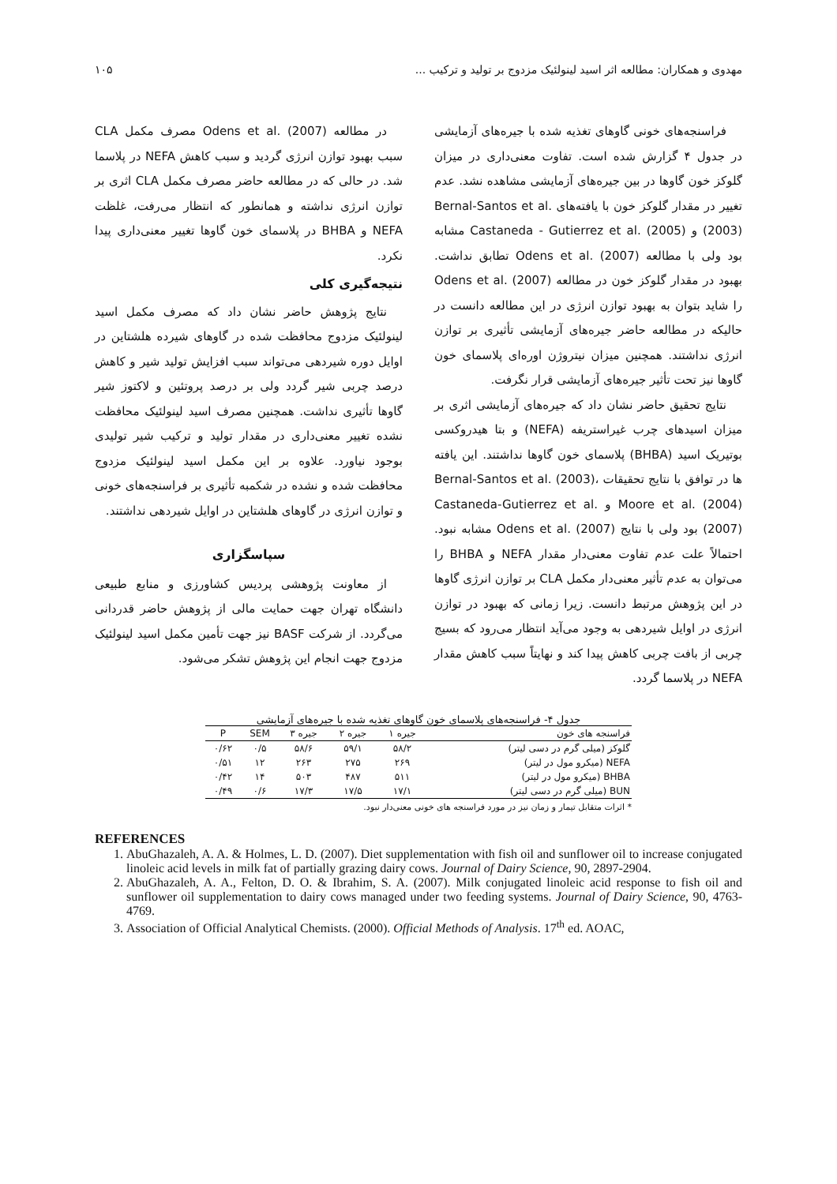مهدوی و همکاران: مطالعه اثر اسید لینولئیک مزدوج بر تولید و ترکیب ... ۱۰۵
فراسنجه‌های خونی گاوهای تغذیه شده با جیره‌های آزمایشی در جدول ۴ گزارش شده است. تفاوت معنی‌داری در میزان گلوکز خون گاوها در بین جیره‌های آزمایشی مشاهده نشد. عدم تغییر در مقدار گلوکز خون با یافته‌های Bernal-Santos et al. (2003) و Castaneda - Gutierrez et al. (2005) مشابه بود ولی با مطالعه Odens et al. (2007) تطابق نداشت. بهبود در مقدار گلوکز خون در مطالعه Odens et al. (2007) را شاید بتوان به بهبود توازن انرژی در این مطالعه دانست در حالیکه در مطالعه حاضر جیره‌های آزمایشی تأثیری بر توازن انرژی نداشتند. همچنین میزان نیتروژن اوره‌ای پلاسمای خون گاوها نیز تحت تأثیر جیره‌های آزمایشی قرار نگرفت.
نتایج تحقیق حاضر نشان داد که جیره‌های آزمایشی اثری بر میزان اسیدهای چرب غیراستریفه (NEFA) و بتا هیدروکسی بوتیریک اسید (BHBA) پلاسمای خون گاوها نداشتند. این یافته ها در توافق با نتایج تحقیقات Bernal-Santos et al. (2003)، Moore et al. (2004) و Castaneda-Gutierrez et al. (2007) بود ولی با نتایج Odens et al. (2007) مشابه نبود. احتمالاً علت عدم تفاوت معنی‌دار مقدار NEFA و BHBA را می‌توان به عدم تأثیر معنی‌دار مکمل CLA بر توازن انرژی گاوها در این پژوهش مرتبط دانست. زیرا زمانی که بهبود در توازن انرژی در اوایل شیردهی به وجود می‌آید انتظار می‌رود که بسیج چربی از بافت چربی کاهش پیدا کند و نهایتاً سبب کاهش مقدار NEFA در پلاسما گردد.
در مطالعه Odens et al. (2007) مصرف مکمل CLA سبب بهبود توازن انرژی گردید و سبب کاهش NEFA در پلاسما شد. در حالی که در مطالعه حاضر مصرف مکمل CLA اثری بر توازن انرژی نداشته و همانطور که انتظار می‌رفت، غلظت NEFA و BHBA در پلاسمای خون گاوها تغییر معنی‌داری پیدا نکرد.
نتیجه‌گیری کلی
نتایج پژوهش حاضر نشان داد که مصرف مکمل اسید لینولئیک مزدوج محافظت شده در گاوهای شیرده هلشتاین در اوایل دوره شیردهی می‌تواند سبب افزایش تولید شیر و کاهش درصد چربی شیر گردد ولی بر درصد پروتئین و لاکتوز شیر گاوها تأثیری نداشت. همچنین مصرف اسید لینولئیک محافظت نشده تغییر معنی‌داری در مقدار تولید و ترکیب شیر تولیدی بوجود نیاورد. علاوه بر این مکمل اسید لینولئیک مزدوج محافظت شده و نشده در شکمبه تأثیری بر فراسنجه‌های خونی و توازن انرژی در گاوهای هلشتاین در اوایل شیردهی نداشتند.
سپاسگزاری
از معاونت پژوهشی پردیس کشاورزی و منابع طبیعی دانشگاه تهران جهت حمایت مالی از پژوهش حاضر قدردانی می‌گردد. از شرکت BASF نیز جهت تأمین مکمل اسید لینولئیک مزدوج جهت انجام این پژوهش تشکر می‌شود.
جدول ۴- فراسنجه‌های پلاسمای خون گاوهای تغذیه شده با جیره‌های آزمایشی
| فراسنجه های خون | جیره ۱ | جیره ۲ | جیره ۳ | SEM | P |
| --- | --- | --- | --- | --- | --- |
| گلوکز (میلی گرم در دسی لیتر) | ۵۸/۲ | ۵۹/۱ | ۵۸/۶ | ۰/۵ | ۰/۶۲ |
| NEFA (میکرو مول در لیتر) | ۲۶۹ | ۲۷۵ | ۲۶۳ | ۱۲ | ۰/۵۱ |
| BHBA (میکرو مول در لیتر) | ۵۱۱ | ۴۸۷ | ۵۰۳ | ۱۴ | ۰/۴۲ |
| BUN (میلی گرم در دسی لیتر) | ۱۷/۱ | ۱۷/۵ | ۱۷/۳ | ۰/۶ | ۰/۴۹ |
* اثرات متقابل تیمار و زمان نیز در مورد فراسنجه های خونی معنی‌دار نبود.
REFERENCES
1. AbuGhazaleh, A. A. & Holmes, L. D. (2007). Diet supplementation with fish oil and sunflower oil to increase conjugated linoleic acid levels in milk fat of partially grazing dairy cows. Journal of Dairy Science, 90, 2897-2904.
2. AbuGhazaleh, A. A., Felton, D. O. & Ibrahim, S. A. (2007). Milk conjugated linoleic acid response to fish oil and sunflower oil supplementation to dairy cows managed under two feeding systems. Journal of Dairy Science, 90, 4763-4769.
3. Association of Official Analytical Chemists. (2000). Official Methods of Analysis. 17<sup>th</sup> ed. AOAC,